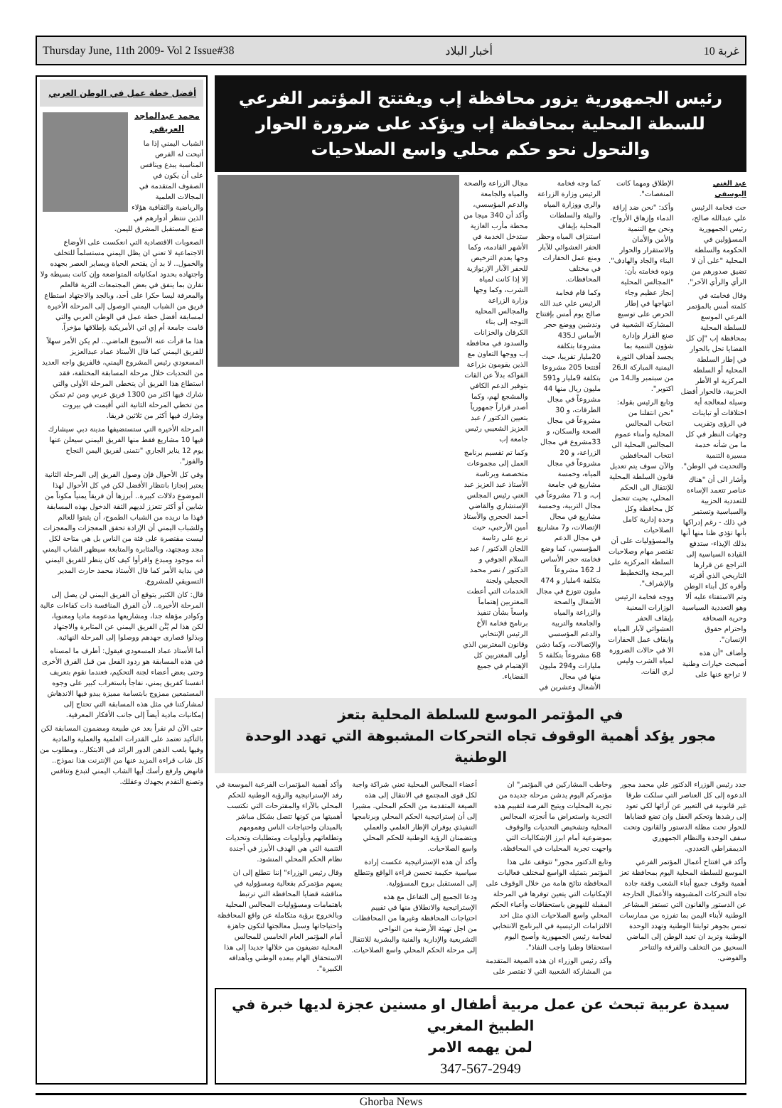Thursday June, 11th 2009- Vol 2 Issue#38 أخبار البلاد غربة 10
رئيس الجمهورية يزور محافظة إب ويفتتح المؤتمر الفرعي للسطة المحلية بمحافظة إب ويؤكد على ضرورة الحوار والتحول نحو حكم محلي واسع الصلاحيات
عبد الغني اليوسفي
حث فخامة الرئيس علي عبدالله صالح، رئيس الجمهورية المسؤولين في الحكومة والسلطة المحلية "على أن لا تضيق صدورهم من الرأي والرأي الآخر".
وقال فخامته في كلمته أمس بالمؤتمر الفرعي الموسع للسلطة المحلية بمحافظة إب "إن كل القضايا تحل بالحوار في إطار السلطة المحلية أو السلطة المركزية او الأطر الحزبية، فالحوار أفضل وسيلة لمعالجة أية اختلافات أو تباينات في الرؤى وتقريب وجهات النظر في كل ما من شأنه خدمة مسيرة التنمية والتحديث في الوطن".
وأشار الى أن "هناك عناصر تتعمد الإساءة للتعددية الحزبية والسياسية وتستمر في ذلك - رغم إدراكها بأنها تؤذي ظنا منها أنها بذلك الإيذاء- ستدفع القيادة السياسية إلى التراجع عن قرارها التاريخي الذي أقرته وأقره كل أبناء الوطن وتم الاستفتاء عليه ألا وهو التعددية السياسية وحرية الصحافة واحترام حقوق الإنسان".
وأضاف "أن هذه أصبحت خيارات وطنية لا تراجع عنها على الإطلاق ومهما كانت المنغصات".
وأكد: "نحن ضد إراقة الدماء وإزهاق الأرواح، ونحن مع التنمية والأمن والأمان والاستقرار والحوار البناء والجاد والهادف". ونوه فخامته بأن: "المجالس المحلية إنجاز عظيم وجاء انتهاجها في إطار الحرص على توسيع المشاركة الشعبية في صنع القرار وإدارة شؤون التنمية بما يجسد أهداف الثورة اليمنية المباركة الـ26 من سبتمبر والـ14 من اكتوبر".
وتابع الرئيس بقوله: "نحن انتقلنا من انتخاب المجالس المحلية وأمناء عموم المجالس المحلية الى انتخاب المحافظين والآن سوف يتم تعديل قانون السلطة المحلية للإنتقال الى الحكم المحلي، بحيث تتحمل كل محافظة وكل وحدة إدارية كامل الصلاحيات والمسؤوليات على أن تقتصر مهام وصلاحيات السلطة المركزية على البرمجة والتخطيط والإشراف".
ووجه فخامة الرئيس الوزارات المعنية بإيقاف الحفر العشوائي لآبار المياه وايقاف عمل الحفارات الا في حالات الضرورة لمياه الشرب وليس لري القات.
كما وجه فخامة الرئيس وزارة الزراعة والري ووزارة المياه والبيئة والسلطات المحلية بإيقاف استنزاف المياه وحظر الحفر العشوائي للآبار ومنع عمل الحفارات في مختلف المحافظات.
وكما قام فخامة الرئيس علي عبد الله صالح يوم أمس بإفتتاح وتدشين ووضع حجر الأساس لـ435 مشروعا بتكلفة 20مليار تقريبا، حيث أفتتحا 205 مشروعا بتكلفة 9مليار و591 مليون ريال منها 44 مشروعاً في مجال الطرقات، و 30 مشروعاً في مجال الصحة والسكان، و 33مشروع في مجال الزراعة، و 20 مشروعاً في مجال المياه، وخمسة مشاريع في جامعة إب، و 71 مشروعاً في مجال التربية، وخمسة مشاريع في مجال الإتصالات، و7 مشاريع في مجال الدعم المؤسسي، كما وضع فخامته حجر الأساس لـ 162 مشروعاً بتكلفة 4مليار و 474 مليون تتوزع في مجال الأشغال والصحة والزراعة والمياه والجامعة والتربية والدعم المؤسسي والإتصالات، وكما دشن 68 مشروعاً بتكلفة 5 مليارات و294 مليون منها في مجال الأشغال وعشرين في مجال الزراعة والصحة والمياه والجامعة والدعم المؤسسي، وأكد أن 340 ميجا من محطة مأرب الغازية ستدخل الخدمة في الأشهر القادمة، وكما وجها بعدم الترخيص للحفر الآبار الإرتوازية إلا إذا كانت لمياة الشرب، وكما وجها وزارة الزراعة والمجالس المحلية التوجه إلى بناء الكرفان والخزانات والسدود في محافظة إب ووجها التعاون مع الذين يقومون بزراعة الفواكه بدلاً عن القات بتوفير الدعم الكافي والمشجع لهم، وكما أصدر قراراً جمهورياً بتعيين الدكتور / عبد العزيز الشعيبي رئيس جامعة إب
وكما تم تقسيم برنامج العمل إلى مجموعات متخصصة وبرئاسة الأستاذ عبد العزيز عبد الغني رئيس المجلس الإستشاري والقاضي أحمد الحجري والأستاذ أمين الأرحبي، حيث تربع على رئاسة اللجان الدكتور / عبد السلام الجوفي و الدكتور / نصر محمد الحجيلي ولجنة الخدمات التي أعطت المغتربين إهتماماً واسعاً بشأن تنفيذ برنامج فخامة الأخ الرئيس الإنتخابي وقانون المغتربين الذي أولى المغتربين كل الإهتمام في جميع القضاياء.
في المؤتمر الموسع للسلطة المحلية بتعز
مجور يؤكد أهمية الوقوف تجاه التحركات المشبوهة التي تهدد الوحدة الوطنية
جدد رئيس الوزراء الدكتور علي محمد مجور الدعوة إلى كل العناصر التي سلكت طرقا غير قانونية في التعبير عن آرائها لكي تعود إلى رشدها وتحكم العقل وان تضع قضاياها للحوار تحت مظلة الدستور والقانون وتحت سقف الوحدة والنظام الجمهوري الديمقراطي التعددي.
وأكد في افتتاح أعمال المؤتمر الفرعي الموسع للسلطة المحلية اليوم بمحافظة تعز أهمية وقوف جميع أبناء الشعب وقفة جادة تجاه التحركات المشبوهة والأعمال الخارجة عن الدستور والقانون التي تستفز المشاعر الوطنية لأبناء اليمن بما تفرزه من ممارسات تمس بجوهر ثوابتنا الوطنية وتهدد الوحدة الوطنية وتريد ان تعيد الوطن إلى الماضي السحيق من التخلف والفرقة والتناحر والفوضى.
وخاطب المشاركين في المؤتمر" ان مؤتمركم اليوم يدشن مرحلة جديدة من تجربة المحليات ويتيح الفرصة لتقييم هذه التجربة واستعراض ما أنجزته المجالس المحلية وتشخيص التحديات والوقوف بموضوعية أمام ابرز الإشكاليات التي واجهت تجربة المحليات في المحافظة.
وتابع الدكتور مجور" تتوقف على هذا المؤتمر بتمثيله الواسع لمختلف فعاليات المحافظة نتائج هامة من خلال الوقوف على الإمكانيات التي يتعين توفرها في المرحلة المقبلة للنهوض باستحقاقات وأعباء الحكم المحلي واسع الصلاحيات الذي مثل احد الالتزامات الرئيسية في البرنامج الانتخابي لفخامة رئيس الجمهورية وأصبح اليوم استحقاقا وطنيا واجب النفاذ".
وأكد رئيس الوزراء ان هذه الصيغة المتقدمة من المشاركة الشعبية التي لا تقتصر على أعضاء المجالس المحلية تعني شراكة واجبة لكل قوى المجتمع في الانتقال إلى هذه الصيغة المتقدمة من الحكم المحلي. مشيرا إلى أن إستراتيجية الحكم المحلي وبرنامجها التنفيذي يوفران الإطار العلمي والعملي ويتضمنان الرؤية الوطنية للحكم المحلي واسع الصلاحيات.
وأكد أن هذه الإستراتيجية عكست إرادة سياسية حكيمة تحسن قراءة الواقع وتتطلع إلى المستقبل بروح المسؤولية.
ودعا الجميع إلى التفاعل مع هذه الإستراتيجية والانطلاق منها في تقييم احتياجات المحافظة وغيرها من المحافظات من اجل تهيئة الأرضية من النواحي التشريعية والإدارية والفنية والبشرية للانتقال إلى مرحلة الحكم المحلي واسع الصلاحيات.
وأكد أهمية المؤتمرات الفرعية الموسعة في رفد الإستراتيجية والرؤية الوطنية للحكم المحلي بالآراء والمقترحات التي تكتسب أهميتها من كونها تتصل بشكل مباشر بالميدان واحتياجات الناس وهمومهم وتطلعاتهم وبأولويات ومتطلبات وتحديات التنمية التي هي الهدف الأبرز في أجندة نظام الحكم المحلي المنشود.
وقال رئيس الوزراء" إننا نتطلع إلى ان يسهم مؤتمركم بفعالية ومسؤولية في مناقشة قضايا المحافظة التي ترتبط باهتمامات ومسؤوليات المجالس المحلية وبالخروج برؤية متكاملة عن واقع المحافظة واحتياجاتها وسبل معالجتها لتكون جاهزة أمام المؤتمر العام الخامس للمجالس المحلية تضيفون من خلالها جديدا إلى هذا الاستحقاق الهام ببعده الوطني وبأهدافه الكبيرة".
سيدة عربية تبحث عن عمل مربية أطفال او مسنين عجزة لديها خبرة في الطبيخ المغربي
لمن يهمه الامر
347-567-2949
أفضل خطة عمل في الوطن العربي
محمد عبدالماجد العريقي
الشباب اليمني إذا ما أتيحت له الفرص المناسبة يبدع وينافس على أن يكون في الصفوف المتقدمة في المجالات العلمية والرياضية والثقافية هؤلاء الذين ننتظر أدوارهم في صنع المستقبل المشرق لليمن.
الصعوبات الاقتصادية التي انعكست على الأوضاع الاجتماعية لا تعني ان يظل اليمني مستسلماً للتخلف والخمول.. لا بد أن يقتحم الحياة ويساير العصر بجهده واجتهاده بحدود امكانياته المتواضعة وإن كانت بسيطة ولا نقارن بما ينفق في بعض المجتمعات الثرية فالعلم والمعرفة ليسا حكرا على أحد، وبالجد والاجتهاد استطاع فريق من الشباب اليمني الوصول إلى المرحلة الأخيرة لمسابقة أفضل خطة عمل في الوطن العربي والتي قامت جامعة أم إي اتي الأمريكية بإطلاقها مؤخراً.
هذا ما قرأت عنه الأسبوع الماضي.. لم يكن الأمر سهلاً للفريق اليمني كما قال الأستاذ عماد عبدالعزيز المسعودي رئيس المشروع اليمني، فالفريق واجه العديد من التحديات خلال مرحلة المسابقة المختلفة، فقد استطاع هذا الفريق أن يتخطى المرحلة الأولى والتي شارك فيها اكثر من 1300 فريق عربي ومن ثم تمكن من تخطي المرحلة الثانية التي أقيمت في بيروت وشارك فيها أكثر من ثلاثين فريقا.
المرحلة الأخيرة التي ستستضيفها مدينة دبي سيشارك فيها 10 مشاريع فقط منها الفريق اليمني سيعلن عنها يوم 12 يناير الجاري "نتمنى لفريق اليمن النجاح والفوز".
وفي كل الأحوال فإن وصول الفريق إلى المرحلة الثانية يعتبر إنجازا بانتظار الأفضل لكن في كل الأحوال لهذا الموضوع دلالات كبيرة.. أبرزها أن فريقاً يمنياً مكوناً من شابين أو أكثر تتعزز لديهم الثقة الدخول بهذه المسابقة فهذا ما نريده من الشباب الطموح، أن يثبتوا للعالم وللشباب اليمني أن الإرادة تحقق المعجزات والمعجزات ليست مقتصرة على فئة من الناس بل هي متاحة لكل مجد ومجتهد، وبالمثابرة والمتابعة سيظهر الشاب اليمني أنه موجود ومبدع واقرأوا كيف كان ينظر للفريق اليمني في بداية الأمر كما قال الأستاذ محمد حارث المدير التسويقي للمشروع.
قال: كان الكثير يتوقع أن الفريق اليمني لن يصل إلى المرحلة الأخيرة.. لأن الفرق المنافسة ذات كفاءات عالية وكوادر مؤهلة جدا، ومشاريعها مدعومة ماديا ومعنويا، لكن هذا لم يُثْن الفريق اليمني عن المثابرة والاجتهاد وبذلوا قصارى جهدهم ووصلوا إلى المرحلة النهائية.
أما الأستاذ عماد المسعودي فيقول: أطرف ما لمسناه في هذه المسابقة هو ردود الفعل من قبل الفرق الأخرى وحتى بعض أعضاء لجنة التحكيم، فعندما نقوم بتعريف انفسنا كفريق يمني، نفاجأ باستغراب كبير على وجوه المستمعين ممزوج بابتسامة مميزة يبدو فيها الاندهاش لمشاركتنا في مثل هذه المسابقة التي تحتاج إلى إمكانيات مادية أيضاً إلى جانب الأفكار المعرفية.
حتى الآن لم نقرأ بعد عن طبيعة ومضمون المسابقة لكن بالتأكيد تعتمد على القدرات العلمية والعملية والمادية وفيها يلعب الذهن الدور الرائد في الابتكار.. ومطلوب من كل شاب قراءة المزيد عنها من الإنترنت هذا نموذج.. فانهض وارفع رأسك أيها الشاب اليمني لتبدع وتنافس وتصنع التقدم بجهدك وعقلك.
Ghorba News